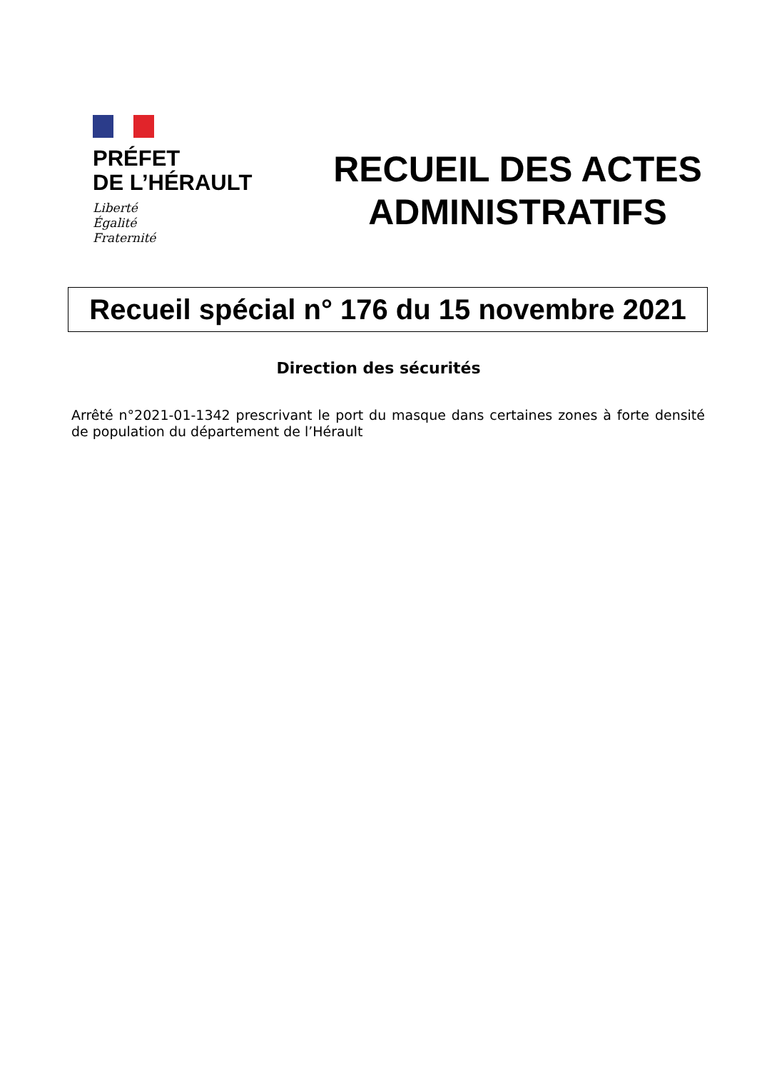PRÉFET
DE L’HÉRAULT
Liberté
Égalité
Fraternité
RECUEIL DES ACTES
ADMINISTRATIFS
Recueil spécial n° 176 du 15 novembre 2021
Direction des sécurités
Arrêté n°2021-01-1342 prescrivant le port du masque dans certaines zones à forte densité de population du département de l’Hérault